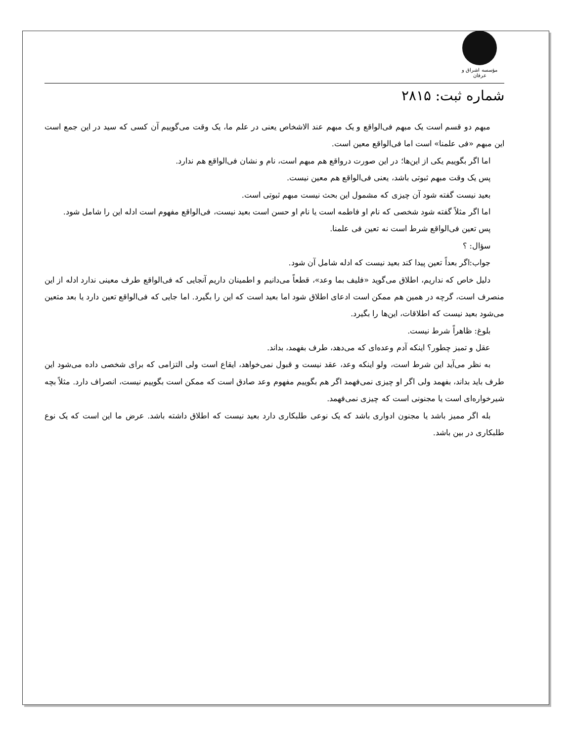مؤسسه اشراق و عرفان
شماره ثبت: ۲۸۱۵
مبهم دو قسم است یک مبهم فی‌الواقع و یک مبهم عند الاشخاص یعنی در علم ما، یک وقت می‌گوییم آن کسی که سید در این جمع است این مبهم «فی علمنا» است اما فی‌الواقع معین است.
اما اگر بگوییم یکی از این‌ها؛ در این صورت درواقع هم مبهم است، نام و نشان فی‌الواقع هم ندارد.
پس یک وقت مبهم ثبوتی باشد، یعنی فی‌الواقع هم معین نیست.
بعید نیست گفته شود آن چیزی که مشمول این بحث نیست مبهم ثبوتی است.
اما اگر مثلاً گفته شود شخصی که نام او فاطمه است یا نام او حسن است بعید نیست، فی‌الواقع مفهوم است ادله این را شامل شود.
پس تعین فی‌الواقع شرط است نه تعین فی علمنا.
سؤال: ؟
جواب:اگر بعداً تعین پیدا کند بعید نیست که ادله شامل آن شود.
دلیل خاص که نداریم، اطلاق می‌گوید «فلیف بما وعد»، قطعاً می‌دانیم و اطمینان داریم آنجایی که فی‌الواقع طرف معینی ندارد ادله از این منصرف است، گرچه در همین هم ممکن است ادعای اطلاق شود اما بعید است که این را بگیرد. اما جایی که فی‌الواقع تعین دارد یا بعد متعین می‌شود بعید نیست که اطلاقات، این‌ها را بگیرد.
بلوغ: ظاهراً شرط نیست.
عقل و تمیز چطور؟ اینکه آدم وعده‌ای که می‌دهد، طرف بفهمد، بداند.
به نظر می‌آید این شرط است، ولو اینکه وعد، عقد نیست و قبول نمی‌خواهد، ایقاع است ولی التزامی که برای شخصی داده می‌شود این طرف باید بداند، بفهمد ولی اگر او چیزی نمی‌فهمد اگر هم بگوییم مفهوم وعد صادق است که ممکن است بگوییم نیست، انصراف دارد. مثلاً بچه شیرخواره‌ای است یا مجنونی است که چیزی نمی‌فهمد.
بله اگر ممیز باشد یا مجنون ادواری باشد که یک نوعی طلبکاری دارد بعید نیست که اطلاق داشته باشد. عرض ما این است که یک نوع طلبکاری در بین باشد.